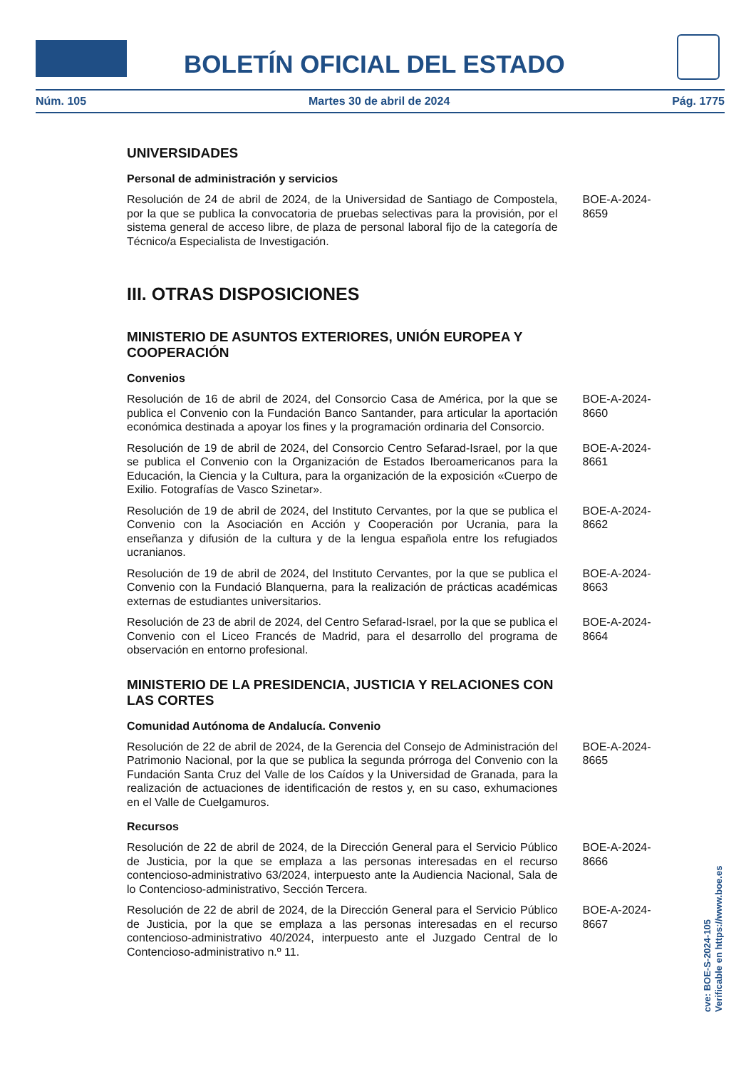BOLETÍN OFICIAL DEL ESTADO
Núm. 105 Martes 30 de abril de 2024 Pág. 1775
UNIVERSIDADES
Personal de administración y servicios
Resolución de 24 de abril de 2024, de la Universidad de Santiago de Compostela, por la que se publica la convocatoria de pruebas selectivas para la provisión, por el sistema general de acceso libre, de plaza de personal laboral fijo de la categoría de Técnico/a Especialista de Investigación.
BOE-A-2024-8659
III. OTRAS DISPOSICIONES
MINISTERIO DE ASUNTOS EXTERIORES, UNIÓN EUROPEA Y COOPERACIÓN
Convenios
Resolución de 16 de abril de 2024, del Consorcio Casa de América, por la que se publica el Convenio con la Fundación Banco Santander, para articular la aportación económica destinada a apoyar los fines y la programación ordinaria del Consorcio.
BOE-A-2024-8660
Resolución de 19 de abril de 2024, del Consorcio Centro Sefarad-Israel, por la que se publica el Convenio con la Organización de Estados Iberoamericanos para la Educación, la Ciencia y la Cultura, para la organización de la exposición «Cuerpo de Exilio. Fotografías de Vasco Szinetar».
BOE-A-2024-8661
Resolución de 19 de abril de 2024, del Instituto Cervantes, por la que se publica el Convenio con la Asociación en Acción y Cooperación por Ucrania, para la enseñanza y difusión de la cultura y de la lengua española entre los refugiados ucranianos.
BOE-A-2024-8662
Resolución de 19 de abril de 2024, del Instituto Cervantes, por la que se publica el Convenio con la Fundació Blanquerna, para la realización de prácticas académicas externas de estudiantes universitarios.
BOE-A-2024-8663
Resolución de 23 de abril de 2024, del Centro Sefarad-Israel, por la que se publica el Convenio con el Liceo Francés de Madrid, para el desarrollo del programa de observación en entorno profesional.
BOE-A-2024-8664
MINISTERIO DE LA PRESIDENCIA, JUSTICIA Y RELACIONES CON LAS CORTES
Comunidad Autónoma de Andalucía. Convenio
Resolución de 22 de abril de 2024, de la Gerencia del Consejo de Administración del Patrimonio Nacional, por la que se publica la segunda prórroga del Convenio con la Fundación Santa Cruz del Valle de los Caídos y la Universidad de Granada, para la realización de actuaciones de identificación de restos y, en su caso, exhumaciones en el Valle de Cuelgamuros.
BOE-A-2024-8665
Recursos
Resolución de 22 de abril de 2024, de la Dirección General para el Servicio Público de Justicia, por la que se emplaza a las personas interesadas en el recurso contencioso-administrativo 63/2024, interpuesto ante la Audiencia Nacional, Sala de lo Contencioso-administrativo, Sección Tercera.
BOE-A-2024-8666
Resolución de 22 de abril de 2024, de la Dirección General para el Servicio Público de Justicia, por la que se emplaza a las personas interesadas en el recurso contencioso-administrativo 40/2024, interpuesto ante el Juzgado Central de lo Contencioso-administrativo n.º 11.
BOE-A-2024-8667
cve: BOE-S-2024-105
Verificable en https://www.boe.es